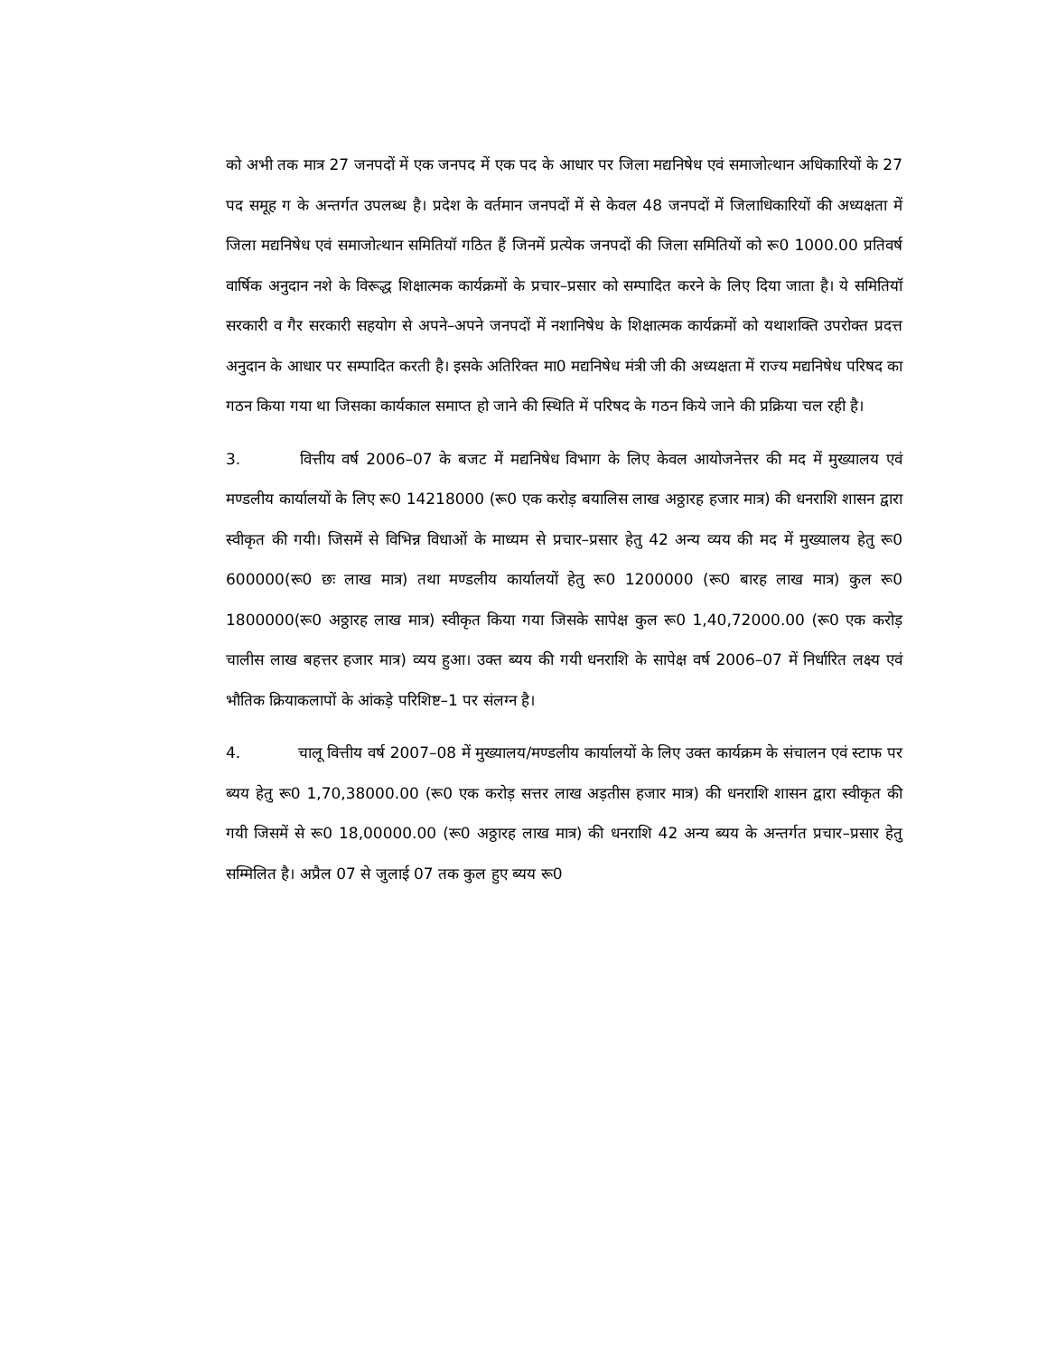को अभी तक मात्र 27 जनपदों में एक जनपद में एक पद के आधार पर जिला मद्यनिषेध एवं समाजोत्थान अधिकारियों के 27 पद समूह ग के अन्तर्गत उपलब्ध है। प्रदेश के वर्तमान जनपदों में से केवल 48 जनपदों में जिलाधिकारियों की अध्यक्षता में जिला मद्यनिषेध एवं समाजोत्थान समितियॉ गठित हैं जिनमें प्रत्येक जनपदों की जिला समितियों को रू0 1000.00 प्रतिवर्ष वार्षिक अनुदान नशे के विरूद्ध शिक्षात्मक कार्यक्रमों के प्रचार–प्रसार को सम्पादित करने के लिए दिया जाता है। ये समितियॉ सरकारी व गैर सरकारी सहयोग से अपने–अपने जनपदों में नशानिषेध के शिक्षात्मक कार्यक्रमों को यथाशक्ति उपरोक्त प्रदत्त अनुदान के आधार पर सम्पादित करती है। इसके अतिरिक्त मा0 मद्यनिषेध मंत्री जी की अध्यक्षता में राज्य मद्यनिषेध परिषद का गठन किया गया था जिसका कार्यकाल समाप्त हो जाने की स्थिति में परिषद के गठन किये जाने की प्रक्रिया चल रही है।
3. वित्तीय वर्ष 2006–07 के बजट में मद्यनिषेध विभाग के लिए केवल आयोजनेत्तर की मद में मुख्यालय एवं मण्डलीय कार्यालयों के लिए रू0 14218000 (रू0 एक करोड़ बयालिस लाख अठ्ठारह हजार मात्र) की धनराशि शासन द्वारा स्वीकृत की गयी। जिसमें से विभिन्न विधाओं के माध्यम से प्रचार–प्रसार हेतु 42 अन्य व्यय की मद में मुख्यालय हेतु रू0 600000(रू0 छः लाख मात्र) तथा मण्डलीय कार्यालयों हेतु रू0 1200000 (रू0 बारह लाख मात्र) कुल रू0 1800000(रू0 अठ्ठारह लाख मात्र) स्वीकृत किया गया जिसके सापेक्ष कुल रू0 1,40,72000.00 (रू0 एक करोड़ चालीस लाख बहत्तर हजार मात्र) व्यय हुआ। उक्त ब्यय की गयी धनराशि के सापेक्ष वर्ष 2006–07 में निर्धारित लक्ष्य एवं भौतिक क्रियाकलापों के आंकड़े परिशिष्ट–1 पर संलग्न है।
4. चालू वित्तीय वर्ष 2007–08 में मुख्यालय/मण्डलीय कार्यालयों के लिए उक्त कार्यक्रम के संचालन एवं स्टाफ पर ब्यय हेतु रू0 1,70,38000.00 (रू0 एक करोड़ सत्तर लाख अड़तीस हजार मात्र) की धनराशि शासन द्वारा स्वीकृत की गयी जिसमें से रू0 18,00000.00 (रू0 अठ्ठारह लाख मात्र) की धनराशि 42 अन्य ब्यय के अन्तर्गत प्रचार–प्रसार हेतु सम्मिलित है। अप्रैल 07 से जुलाई 07 तक कुल हुए ब्यय रू0